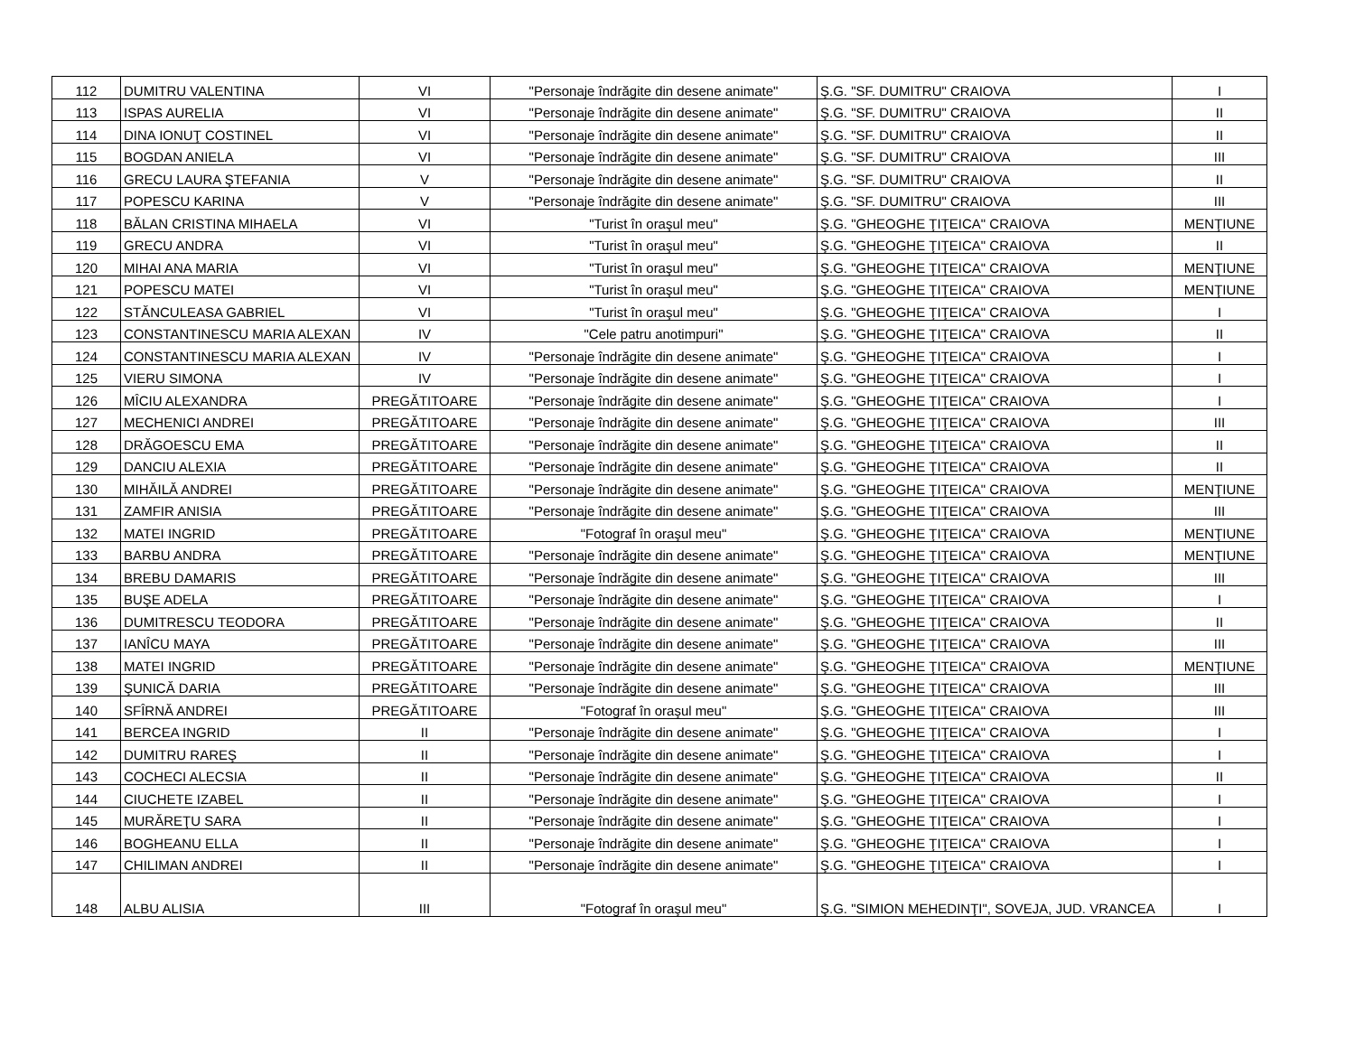| 112 | DUMITRU VALENTINA | VI | "Personaje îndrăgite din desene animate" | Ş.G. "SF. DUMITRU" CRAIOVA | I |
| 113 | ISPAS AURELIA | VI | "Personaje îndrăgite din desene animate" | Ş.G. "SF. DUMITRU" CRAIOVA | II |
| 114 | DINA IONUŢ COSTINEL | VI | "Personaje îndrăgite din desene animate" | Ş.G. "SF. DUMITRU" CRAIOVA | II |
| 115 | BOGDAN ANIELA | VI | "Personaje îndrăgite din desene animate" | Ş.G. "SF. DUMITRU" CRAIOVA | III |
| 116 | GRECU LAURA ŞTEFANIA | V | "Personaje îndrăgite din desene animate" | Ş.G. "SF. DUMITRU" CRAIOVA | II |
| 117 | POPESCU KARINA | V | "Personaje îndrăgite din desene animate" | Ş.G. "SF. DUMITRU" CRAIOVA | III |
| 118 | BĂLAN CRISTINA MIHAELA | VI | "Turist în oraşul meu" | Ş.G. "GHEOGHE ŢIŢEICA" CRAIOVA | MENŢIUNE |
| 119 | GRECU ANDRA | VI | "Turist în oraşul meu" | Ş.G. "GHEOGHE ŢIŢEICA" CRAIOVA | II |
| 120 | MIHAI ANA MARIA | VI | "Turist în oraşul meu" | Ş.G. "GHEOGHE ŢIŢEICA" CRAIOVA | MENŢIUNE |
| 121 | POPESCU MATEI | VI | "Turist în oraşul meu" | Ş.G. "GHEOGHE ŢIŢEICA" CRAIOVA | MENŢIUNE |
| 122 | STĂNCULEASA GABRIEL | VI | "Turist în oraşul meu" | Ş.G. "GHEOGHE ŢIŢEICA" CRAIOVA | I |
| 123 | CONSTANTINESCU MARIA ALEXAN | IV | "Cele patru anotimpuri" | Ş.G. "GHEOGHE ŢIŢEICA" CRAIOVA | II |
| 124 | CONSTANTINESCU MARIA ALEXAN | IV | "Personaje îndrăgite din desene animate" | Ş.G. "GHEOGHE ŢIŢEICA" CRAIOVA | I |
| 125 | VIERU SIMONA | IV | "Personaje îndrăgite din desene animate" | Ş.G. "GHEOGHE ŢIŢEICA" CRAIOVA | I |
| 126 | MÎCIU ALEXANDRA | PREGĂTITOARE | "Personaje îndrăgite din desene animate" | Ş.G. "GHEOGHE ŢIŢEICA" CRAIOVA | I |
| 127 | MECHENICI ANDREI | PREGĂTITOARE | "Personaje îndrăgite din desene animate" | Ş.G. "GHEOGHE ŢIŢEICA" CRAIOVA | III |
| 128 | DRĂGOESCU EMA | PREGĂTITOARE | "Personaje îndrăgite din desene animate" | Ş.G. "GHEOGHE ŢIŢEICA" CRAIOVA | II |
| 129 | DANCIU ALEXIA | PREGĂTITOARE | "Personaje îndrăgite din desene animate" | Ş.G. "GHEOGHE ŢIŢEICA" CRAIOVA | II |
| 130 | MIHĂILĂ ANDREI | PREGĂTITOARE | "Personaje îndrăgite din desene animate" | Ş.G. "GHEOGHE ŢIŢEICA" CRAIOVA | MENŢIUNE |
| 131 | ZAMFIR ANISIA | PREGĂTITOARE | "Personaje îndrăgite din desene animate" | Ş.G. "GHEOGHE ŢIŢEICA" CRAIOVA | III |
| 132 | MATEI INGRID | PREGĂTITOARE | "Fotograf în oraşul meu" | Ş.G. "GHEOGHE ŢIŢEICA" CRAIOVA | MENŢIUNE |
| 133 | BARBU ANDRA | PREGĂTITOARE | "Personaje îndrăgite din desene animate" | Ş.G. "GHEOGHE ŢIŢEICA" CRAIOVA | MENŢIUNE |
| 134 | BREBU DAMARIS | PREGĂTITOARE | "Personaje îndrăgite din desene animate" | Ş.G. "GHEOGHE ŢIŢEICA" CRAIOVA | III |
| 135 | BUŞE ADELA | PREGĂTITOARE | "Personaje îndrăgite din desene animate" | Ş.G. "GHEOGHE ŢIŢEICA" CRAIOVA | I |
| 136 | DUMITRESCU TEODORA | PREGĂTITOARE | "Personaje îndrăgite din desene animate" | Ş.G. "GHEOGHE ŢIŢEICA" CRAIOVA | II |
| 137 | IANÎCU MAYA | PREGĂTITOARE | "Personaje îndrăgite din desene animate" | Ş.G. "GHEOGHE ŢIŢEICA" CRAIOVA | III |
| 138 | MATEI INGRID | PREGĂTITOARE | "Personaje îndrăgite din desene animate" | Ş.G. "GHEOGHE ŢIŢEICA" CRAIOVA | MENŢIUNE |
| 139 | ŞUNICĂ DARIA | PREGĂTITOARE | "Personaje îndrăgite din desene animate" | Ş.G. "GHEOGHE ŢIŢEICA" CRAIOVA | III |
| 140 | SFÎRNĂ ANDREI | PREGĂTITOARE | "Fotograf în oraşul meu" | Ş.G. "GHEOGHE ŢIŢEICA" CRAIOVA | III |
| 141 | BERCEA INGRID | II | "Personaje îndrăgite din desene animate" | Ş.G. "GHEOGHE ŢIŢEICA" CRAIOVA | I |
| 142 | DUMITRU RAREŞ | II | "Personaje îndrăgite din desene animate" | Ş.G. "GHEOGHE ŢIŢEICA" CRAIOVA | I |
| 143 | COCHECI ALECSIA | II | "Personaje îndrăgite din desene animate" | Ş.G. "GHEOGHE ŢIŢEICA" CRAIOVA | II |
| 144 | CIUCHETE IZABEL | II | "Personaje îndrăgite din desene animate" | Ş.G. "GHEOGHE ŢIŢEICA" CRAIOVA | I |
| 145 | MURĂREŢU SARA | II | "Personaje îndrăgite din desene animate" | Ş.G. "GHEOGHE ŢIŢEICA" CRAIOVA | I |
| 146 | BOGHEANU ELLA | II | "Personaje îndrăgite din desene animate" | Ş.G. "GHEOGHE ŢIŢEICA" CRAIOVA | I |
| 147 | CHILIMAN ANDREI | II | "Personaje îndrăgite din desene animate" | Ş.G. "GHEOGHE ŢIŢEICA" CRAIOVA | I |
| 148 | ALBU ALISIA | III | "Fotograf în oraşul meu" | Ş.G. "SIMION MEHEDINŢI", SOVEJA, JUD. VRANCEA | I |